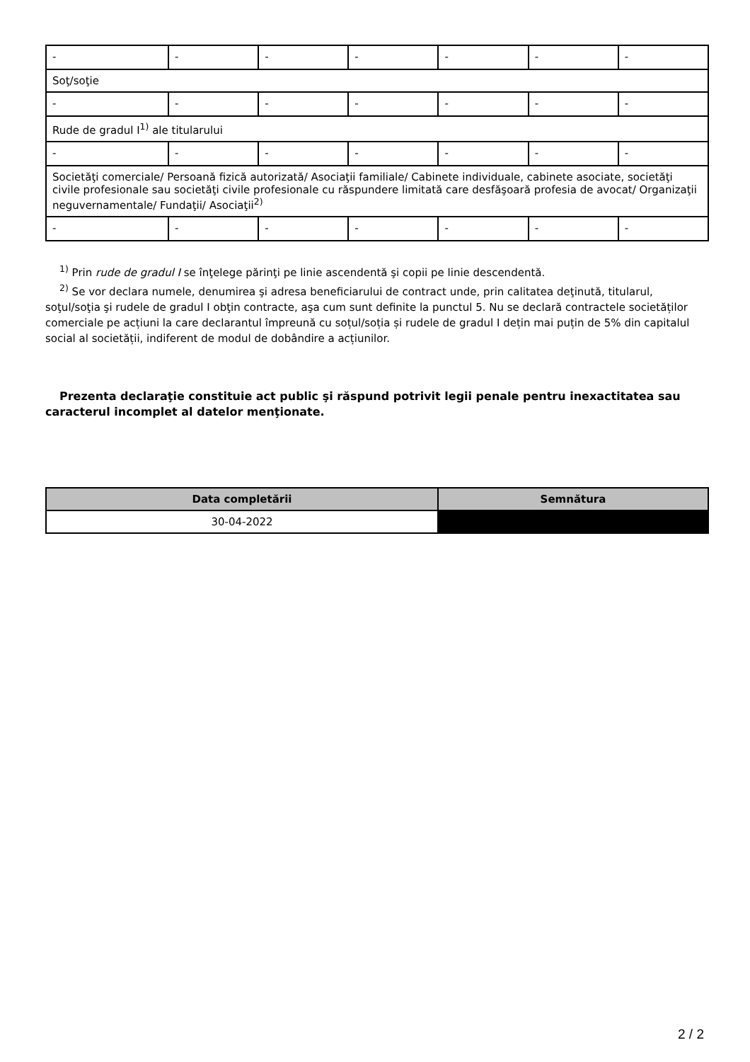| - | - | - | - | - | - | - |
| Soţ/soţie | | | | | | |
| - | - | - | - | - | - | - |
| Rude de gradul I<sup>1)</sup> ale titularului | | | | | | |
| - | - | - | - | - | - | - |
| Societăţi comerciale/ Persoană fizică autorizată/ Asociaţii familiale/ Cabinete individuale, cabinete asociate, societăţi civile profesionale sau societăţi civile profesionale cu răspundere limitată care desfăşoară profesia de avocat/ Organizaţii neguvernamentale/ Fundaţii/ Asociaţii<sup>2)</sup> | | | | | | |
| - | - | - | - | - | - | - |
<sup>1)</sup> Prin rude de gradul I se înţelege părinţi pe linie ascendentă şi copii pe linie descendentă.
<sup>2)</sup> Se vor declara numele, denumirea şi adresa beneficiarului de contract unde, prin calitatea deţinută, titularul, soţul/soţia şi rudele de gradul I obţin contracte, aşa cum sunt definite la punctul 5. Nu se declară contractele societăților comerciale pe acțiuni la care declarantul împreună cu soțul/soția și rudele de gradul I dețin mai puțin de 5% din capitalul social al societății, indiferent de modul de dobândire a acțiunilor.
Prezenta declaraţie constituie act public şi răspund potrivit legii penale pentru inexactitatea sau caracterul incomplet al datelor menţionate.
| Data completării | Semnătura |
| --- | --- |
| 30-04-2022 | |
2 / 2